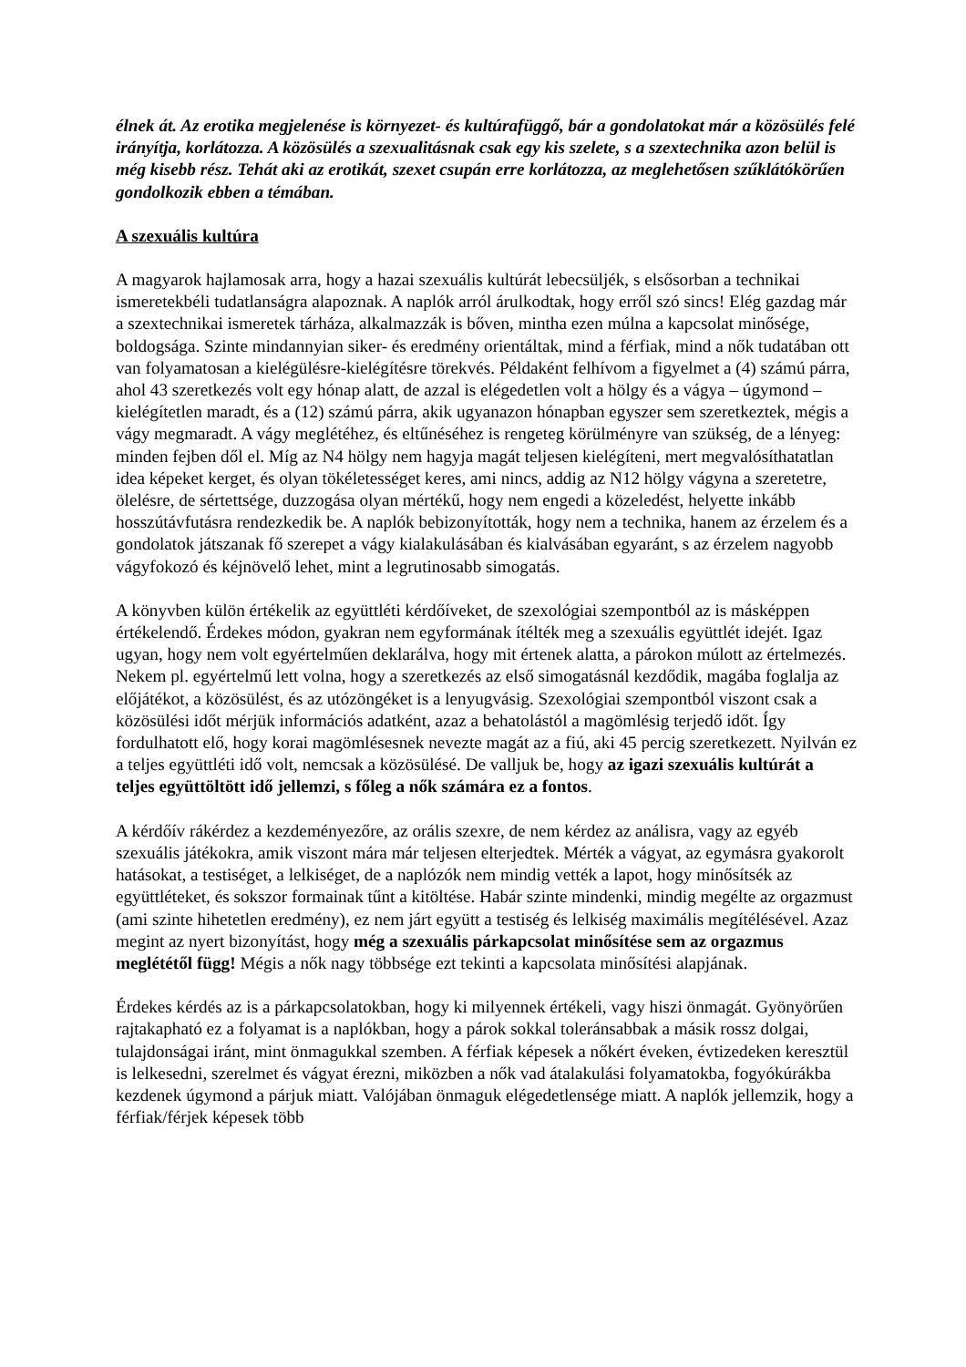élnek át. Az erotika megjelenése is környezet- és kultúrafüggő, bár a gondolatokat már a közösülés felé irányítja, korlátozza. A közösülés a szexualitásnak csak egy kis szelete, s a szextechnika azon belül is még kisebb rész. Tehát aki az erotikát, szexet csupán erre korlátozza, az meglehetősen szűklátókörűen gondolkozik ebben a témában.
A szexuális kultúra
A magyarok hajlamosak arra, hogy a hazai szexuális kultúrát lebecsüljék, s elsősorban a technikai ismeretekbéli tudatlanságra alapoznak. A naplók arról árulkodtak, hogy erről szó sincs! Elég gazdag már a szextechnikai ismeretek tárháza, alkalmazzák is bőven, mintha ezen múlna a kapcsolat minősége, boldogsága. Szinte mindannyian siker- és eredmény orientáltak, mind a férfiak, mind a nők tudatában ott van folyamatosan a kielégülésre-kielégítésre törekvés. Példaként felhívom a figyelmet a (4) számú párra, ahol 43 szeretkezés volt egy hónap alatt, de azzal is elégedetlen volt a hölgy és a vágya – úgymond – kielégítetlen maradt, és a (12) számú párra, akik ugyanazon hónapban egyszer sem szeretkeztek, mégis a vágy megmaradt. A vágy meglétéhez, és eltűnéséhez is rengeteg körülményre van szükség, de a lényeg: minden fejben dől el. Míg az N4 hölgy nem hagyja magát teljesen kielégíteni, mert megvalósíthatatlan idea képeket kerget, és olyan tökéletességet keres, ami nincs, addig az N12 hölgy vágyna a szeretetre, ölelésre, de sértettsége, duzzogása olyan mértékű, hogy nem engedi a közeledést, helyette inkább hosszútávfutásra rendezkedik be. A naplók bebizonyították, hogy nem a technika, hanem az érzelem és a gondolatok játszanak fő szerepet a vágy kialakulásában és kialvásában egyaránt, s az érzelem nagyobb vágyfokozó és kéjnövelő lehet, mint a legrutinosabb simogatás.
A könyvben külön értékelik az együttléti kérdőíveket, de szexológiai szempontból az is másképpen értékelendő. Érdekes módon, gyakran nem egyformának ítélték meg a szexuális együttlét idejét. Igaz ugyan, hogy nem volt egyértelműen deklarálva, hogy mit értenek alatta, a párokon múlott az értelmezés. Nekem pl. egyértelmű lett volna, hogy a szeretkezés az első simogatásnál kezdődik, magába foglalja az előjátékot, a közösülést, és az utózöngéket is a lenyugvásig. Szexológiai szempontból viszont csak a közösülési időt mérjük információs adatként, azaz a behatolástól a magömlésig terjedő időt. Így fordulhatott elő, hogy korai magömlésesnek nevezte magát az a fiú, aki 45 percig szeretkezett. Nyilván ez a teljes együttléti idő volt, nemcsak a közösülésé. De valljuk be, hogy az igazi szexuális kultúrát a teljes együttöltött idő jellemzi, s főleg a nők számára ez a fontos.
A kérdőív rákérdez a kezdeményezőre, az orális szexre, de nem kérdez az análisra, vagy az egyéb szexuális játékokra, amik viszont mára már teljesen elterjedtek. Mérték a vágyat, az egymásra gyakorolt hatásokat, a testiséget, a lelkiséget, de a naplózók nem mindig vették a lapot, hogy minősítsék az együttléteket, és sokszor formainak tűnt a kitöltése. Habár szinte mindenki, mindig megélte az orgazmust (ami szinte hihetetlen eredmény), ez nem járt együtt a testiség és lelkiség maximális megítélésével. Azaz megint az nyert bizonyítást, hogy még a szexuális párkapcsolat minősítése sem az orgazmus meglététől függ! Mégis a nők nagy többsége ezt tekinti a kapcsolata minősítési alapjának.
Érdekes kérdés az is a párkapcsolatokban, hogy ki milyennek értékeli, vagy hiszi önmagát. Gyönyörűen rajtakapható ez a folyamat is a naplókban, hogy a párok sokkal toleránsabbak a másik rossz dolgai, tulajdonságai iránt, mint önmagukkal szemben. A férfiak képesek a nőkért éveken, évtizedeken keresztül is lelkesedni, szerelmet és vágyat érezni, miközben a nők vad átalakulási folyamatokba, fogyókúrákba kezdenek úgymond a párjuk miatt. Valójában önmaguk elégedetlensége miatt. A naplók jellemzik, hogy a férfiak/férjek képesek több